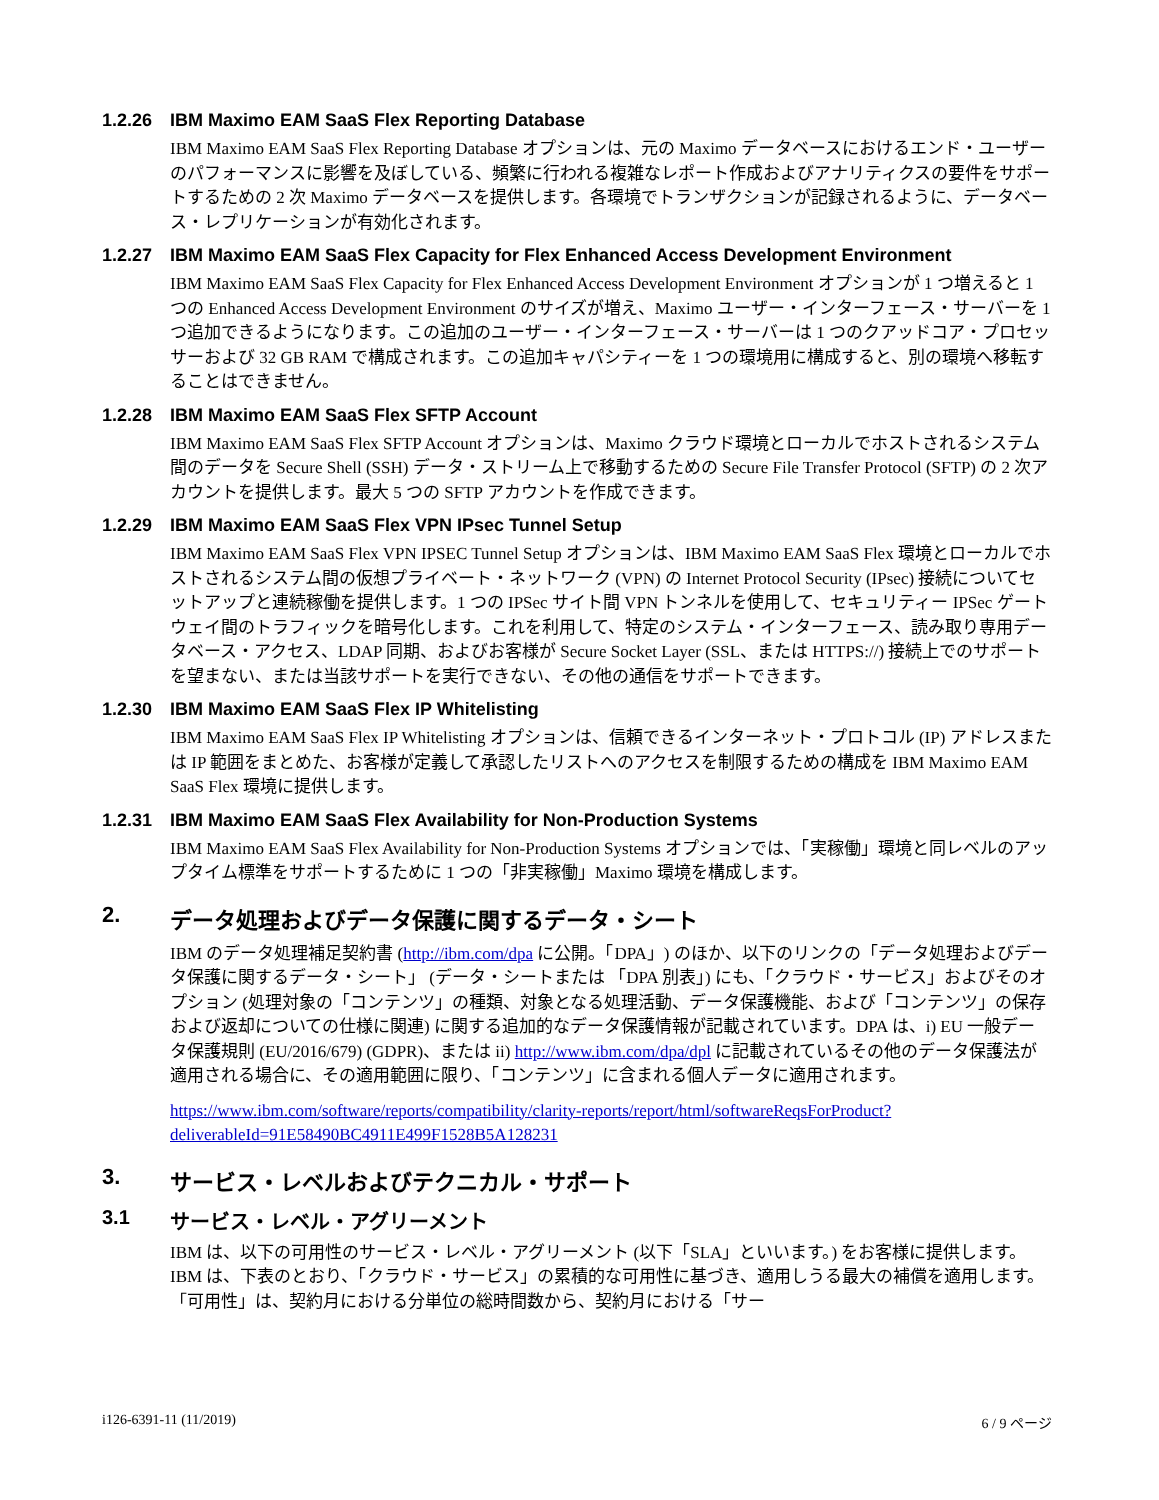1.2.26 IBM Maximo EAM SaaS Flex Reporting Database
IBM Maximo EAM SaaS Flex Reporting Database オプションは、元の Maximo データベースにおけるエンド・ユーザーのパフォーマンスに影響を及ぼしている、頻繁に行われる複雑なレポート作成およびアナリティクスの要件をサポートするための 2 次 Maximo データベースを提供します。各環境でトランザクションが記録されるように、データベース・レプリケーションが有効化されます。
1.2.27 IBM Maximo EAM SaaS Flex Capacity for Flex Enhanced Access Development Environment
IBM Maximo EAM SaaS Flex Capacity for Flex Enhanced Access Development Environment オプションが 1 つ増えると 1 つの Enhanced Access Development Environment のサイズが増え、Maximo ユーザー・インターフェース・サーバーを 1 つ追加できるようになります。この追加のユーザー・インターフェース・サーバーは 1 つのクアッドコア・プロセッサーおよび 32 GB RAM で構成されます。この追加キャパシティーを 1 つの環境用に構成すると、別の環境へ移転することはできません。
1.2.28 IBM Maximo EAM SaaS Flex SFTP Account
IBM Maximo EAM SaaS Flex SFTP Account オプションは、Maximo クラウド環境とローカルでホストされるシステム間のデータを Secure Shell (SSH) データ・ストリーム上で移動するための Secure File Transfer Protocol (SFTP) の 2 次アカウントを提供します。最大 5 つの SFTP アカウントを作成できます。
1.2.29 IBM Maximo EAM SaaS Flex VPN IPsec Tunnel Setup
IBM Maximo EAM SaaS Flex VPN IPSEC Tunnel Setup オプションは、IBM Maximo EAM SaaS Flex 環境とローカルでホストされるシステム間の仮想プライベート・ネットワーク (VPN) の Internet Protocol Security (IPsec) 接続についてセットアップと連続稼働を提供します。1 つの IPSec サイト間 VPN トンネルを使用して、セキュリティー IPSec ゲートウェイ間のトラフィックを暗号化します。これを利用して、特定のシステム・インターフェース、読み取り専用データベース・アクセス、LDAP 同期、およびお客様が Secure Socket Layer (SSL、または HTTPS://) 接続上でのサポートを望まない、または当該サポートを実行できない、その他の通信をサポートできます。
1.2.30 IBM Maximo EAM SaaS Flex IP Whitelisting
IBM Maximo EAM SaaS Flex IP Whitelisting オプションは、信頼できるインターネット・プロトコル (IP) アドレスまたは IP 範囲をまとめた、お客様が定義して承認したリストへのアクセスを制限するための構成を IBM Maximo EAM SaaS Flex 環境に提供します。
1.2.31 IBM Maximo EAM SaaS Flex Availability for Non-Production Systems
IBM Maximo EAM SaaS Flex Availability for Non-Production Systems オプションでは、「実稼働」環境と同レベルのアップタイム標準をサポートするために 1 つの「非実稼働」Maximo 環境を構成します。
2. データ処理およびデータ保護に関するデータ・シート
IBM のデータ処理補足契約書 (http://ibm.com/dpa に公開。「DPA」) のほか、以下のリンクの「データ処理およびデータ保護に関するデータ・シート」 (データ・シートまたは 「DPA 別表」) にも、「クラウド・サービス」およびそのオプション (処理対象の「コンテンツ」の種類、対象となる処理活動、データ保護機能、および「コンテンツ」の保存および返却についての仕様に関連) に関する追加的なデータ保護情報が記載されています。DPA は、i) EU 一般データ保護規則 (EU/2016/679) (GDPR)、または ii) http://www.ibm.com/dpa/dpl に記載されているその他のデータ保護法が適用される場合に、その適用範囲に限り、「コンテンツ」に含まれる個人データに適用されます。
https://www.ibm.com/software/reports/compatibility/clarity-reports/report/html/softwareReqsForProduct?deliverableId=91E58490BC4911E499F1528B5A128231
3. サービス・レベルおよびテクニカル・サポート
3.1 サービス・レベル・アグリーメント
IBM は、以下の可用性のサービス・レベル・アグリーメント (以下「SLA」といいます。) をお客様に提供します。IBM は、下表のとおり、「クラウド・サービス」の累積的な可用性に基づき、適用しうる最大の補償を適用します。「可用性」は、契約月における分単位の総時間数から、契約月における「サー
i126-6391-11 (11/2019) 6 / 9 ページ